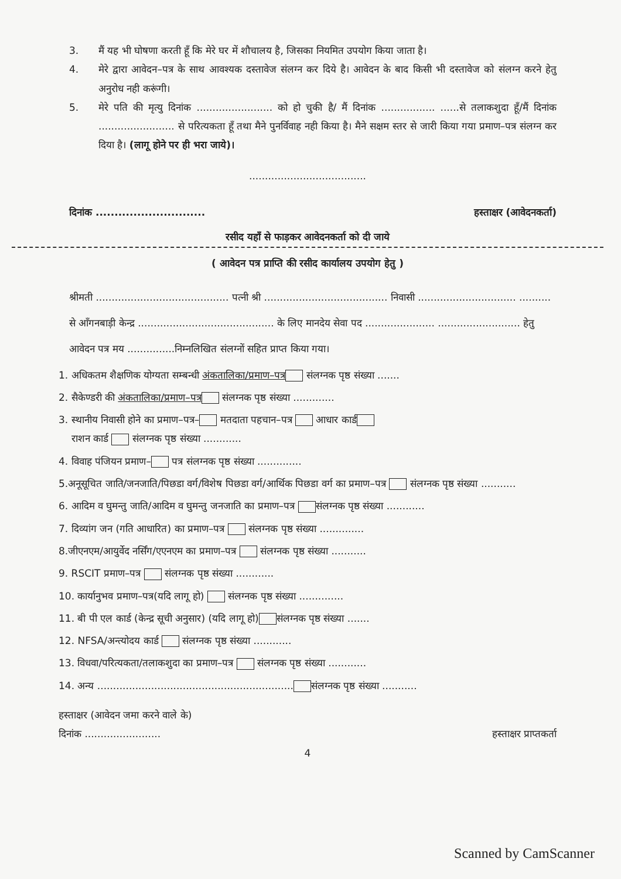3. मैं यह भी घोषणा करती हूँ कि मेरे घर में शौचालय है, जिसका नियमित उपयोग किया जाता है।
4. मेरे द्वारा आवेदन–पत्र के साथ आवश्यक दस्तावेज संलग्न कर दिये है। आवेदन के बाद किसी भी दस्तावेज को संलग्न करने हेतु अनुरोध नही करूंगी।
5. मेरे पति की मृत्यु दिनांक ........................ को हो चुकी है/ मैं दिनांक ................. ......से तलाकशुदा हूँ/मैं दिनांक ........................ से परित्यकता हूँ तथा मैने पुनर्विवाह नही किया है। मैने सक्षम स्तर से जारी किया गया प्रमाण–पत्र संलग्न कर दिया है। (लागू होने पर ही भरा जाये)।
.....................................
दिनांक ............................. हस्ताक्षर (आवेदनकर्ता)
रसीद यहाँ से फाड़कर आवेदनकर्ता को दी जाये
( आवेदन पत्र प्राप्ति की रसीद कार्यालय उपयोग हेतु )
श्रीमती .......................................... पत्नी श्री ....................................... निवासी ............................... .......... से आँगनबाड़ी केन्द्र ........................................... के लिए मानदेय सेवा पद ...................... .......................... हेतु आवेदन पत्र मय ...............निम्नलिखित संलग्नों सहित प्राप्त किया गया।
1. अधिकतम शैक्षणिक योग्यता सम्बन्धी अंकतालिका/प्रमाण–पत्र संलग्नक पृष्ठ संख्या .......
2. सैकेण्डरी की अंकतालिका/प्रमाण–पत्र संलग्नक पृष्ठ संख्या .............
3. स्थानीय निवासी होने का प्रमाण–पत्र– मतदाता पहचान–पत्र आधार कार्ड
राशन कार्ड संलग्नक पृष्ठ संख्या ............
4. विवाह पंजियन प्रमाण– पत्र संलग्नक पृष्ठ संख्या ..............
5.अनूसूचित जाति/जनजाति/पिछडा वर्ग/विशेष पिछडा वर्ग/आर्थिक पिछडा वर्ग का प्रमाण–पत्र संलग्नक पृष्ठ संख्या ...........
6. आदिम व घुमन्तु जाति/आदिम व घुमन्तु जनजाति का प्रमाण–पत्र संलग्नक पृष्ठ संख्या ............
7. दिव्यांग जन (गति आधारित) का प्रमाण–पत्र संलग्नक पृष्ठ संख्या ..............
8.जीएनएम/आयुर्वेद नर्सिंग/एएनएम का प्रमाण–पत्र संलग्नक पृष्ठ संख्या ...........
9. RSCIT प्रमाण–पत्र संलग्नक पृष्ठ संख्या ............
10. कार्यानुभव प्रमाण–पत्र(यदि लागू हो) संलग्नक पृष्ठ संख्या ..............
11. बी पी एल कार्ड (केन्द्र सूची अनुसार) (यदि लागू हो) संलग्नक पृष्ठ संख्या .......
12. NFSA/अन्त्योदय कार्ड संलग्नक पृष्ठ संख्या ............
13. विधवा/परित्यकता/तलाकशुदा का प्रमाण–पत्र संलग्नक पृष्ठ संख्या ............
14. अन्य .............................................................. संलग्नक पृष्ठ संख्या ...........
हस्ताक्षर (आवेदन जमा करने वाले के)
दिनांक ........................ हस्ताक्षर प्राप्तकर्ता
4
Scanned by CamScanner